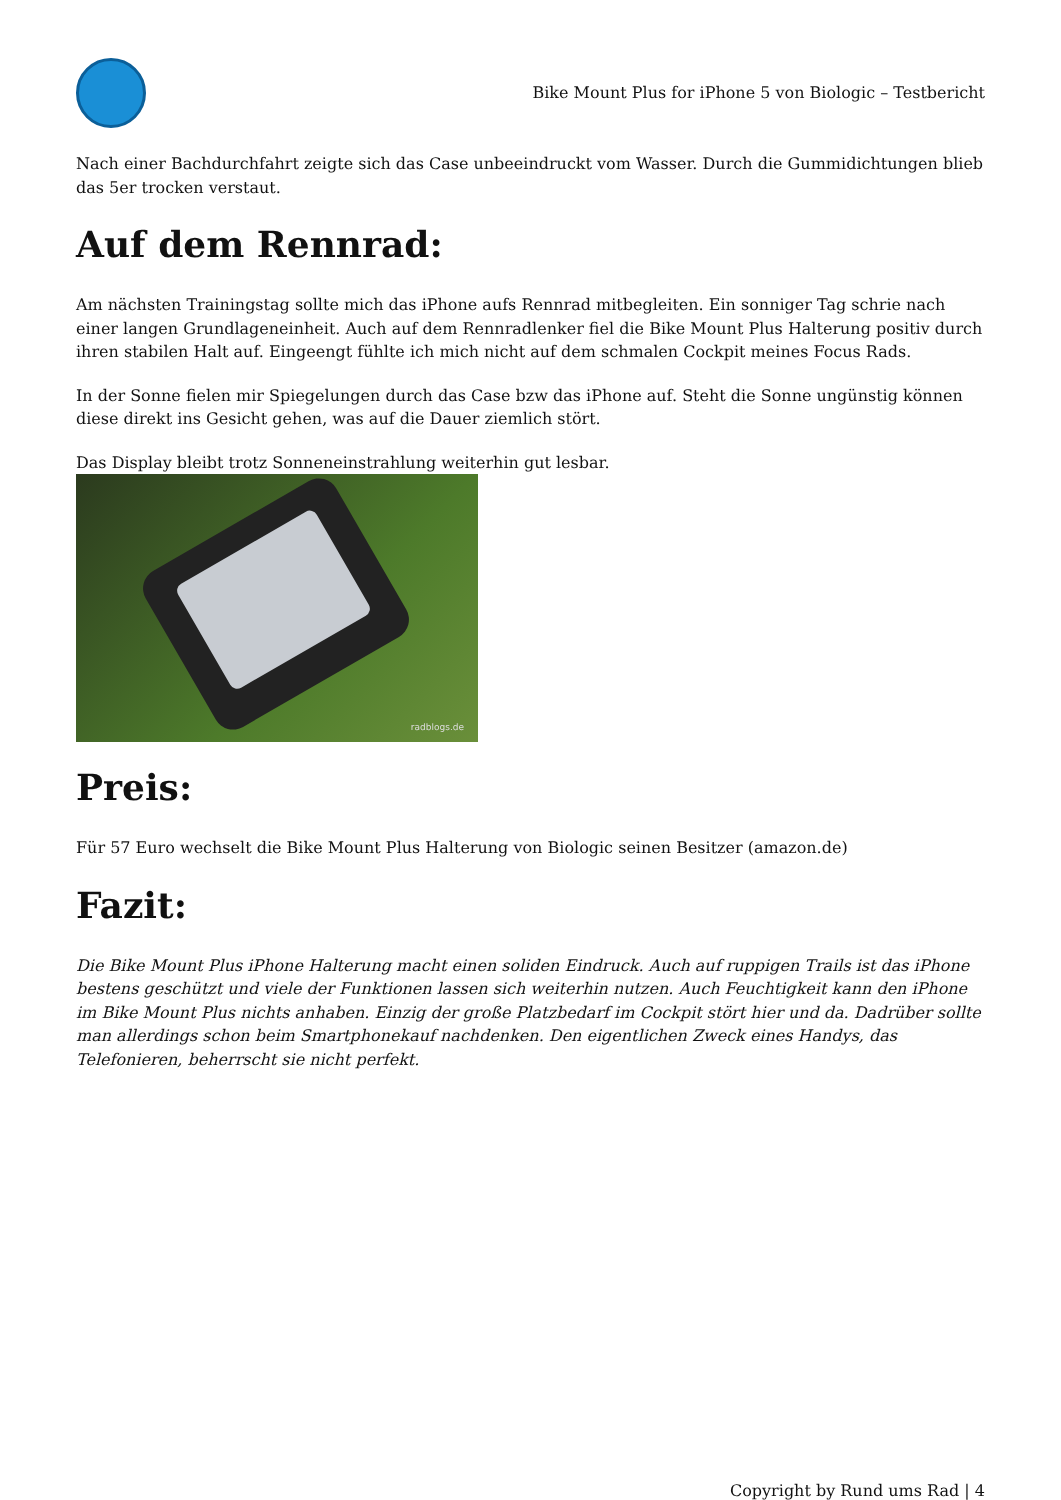Bike Mount Plus for iPhone 5 von Biologic – Testbericht
Nach einer Bachdurchfahrt zeigte sich das Case unbeeindruckt vom Wasser. Durch die Gummidichtungen blieb das 5er trocken verstaut.
Auf dem Rennrad:
Am nächsten Trainingstag sollte mich das iPhone aufs Rennrad mitbegleiten. Ein sonniger Tag schrie nach einer langen Grundlageneinheit. Auch auf dem Rennradlenker fiel die Bike Mount Plus Halterung positiv durch ihren stabilen Halt auf. Eingeengt fühlte ich mich nicht auf dem schmalen Cockpit meines Focus Rads.
In der Sonne fielen mir Spiegelungen durch das Case bzw das iPhone auf. Steht die Sonne ungünstig können diese direkt ins Gesicht gehen, was auf die Dauer ziemlich stört.
Das Display bleibt trotz Sonneneinstrahlung weiterhin gut lesbar.
radblogs.de
Preis:
Für 57 Euro wechselt die Bike Mount Plus Halterung von Biologic seinen Besitzer (amazon.de)
Fazit:
Die Bike Mount Plus iPhone Halterung macht einen soliden Eindruck. Auch auf ruppigen Trails ist das iPhone bestens geschützt und viele der Funktionen lassen sich weiterhin nutzen. Auch Feuchtigkeit kann den iPhone im Bike Mount Plus nichts anhaben. Einzig der große Platzbedarf im Cockpit stört hier und da. Dadrüber sollte man allerdings schon beim Smartphonekauf nachdenken. Den eigentlichen Zweck eines Handys, das Telefonieren, beherrscht sie nicht perfekt.
Copyright by Rund ums Rad | 4